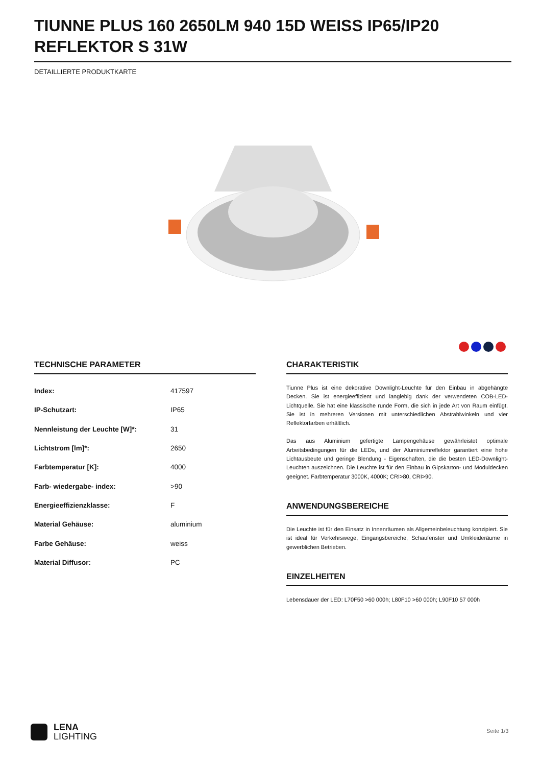TIUNNE PLUS 160 2650LM 940 15D WEISS IP65/IP20 REFLEKTOR S 31W
DETAILLIERTE PRODUKTKARTE
TECHNISCHE PARAMETER
| Index: | 417597 |
| IP-Schutzart: | IP65 |
| Nennleistung der Leuchte [W]*: | 31 |
| Lichtstrom [lm]*: | 2650 |
| Farbtemperatur [K]: | 4000 |
| Farb- wiedergabe- index: | >90 |
| Energieeffizienzklasse: | F |
| Material Gehäuse: | aluminium |
| Farbe Gehäuse: | weiss |
| Material Diffusor: | PC |
CHARAKTERISTIK
Tiunne Plus ist eine dekorative Downlight-Leuchte für den Einbau in abgehängte Decken. Sie ist energieeffizient und langlebig dank der verwendeten COB-LED-Lichtquelle. Sie hat eine klassische runde Form, die sich in jede Art von Raum einfügt. Sie ist in mehreren Versionen mit unterschiedlichen Abstrahlwinkeln und vier Reflektorfarben erhältlich.
Das aus Aluminium gefertigte Lampengehäuse gewährleistet optimale Arbeitsbedingungen für die LEDs, und der Aluminiumreflektor garantiert eine hohe Lichtausbeute und geringe Blendung - Eigenschaften, die die besten LED-Downlight-Leuchten auszeichnen. Die Leuchte ist für den Einbau in Gipskarton- und Moduldecken geeignet. Farbtemperatur 3000K, 4000K; CRI>80, CRI>90.
ANWENDUNGSBEREICHE
Die Leuchte ist für den Einsatz in Innenräumen als Allgemeinbeleuchtung konzipiert. Sie ist ideal für Verkehrswege, Eingangsbereiche, Schaufenster und Umkleideräume in gewerblichen Betrieben.
EINZELHEITEN
Lebensdauer der LED: L70F50 >60 000h; L80F10 >60 000h; L90F10 57 000h
LENA
LIGHTING
Seite 1/3